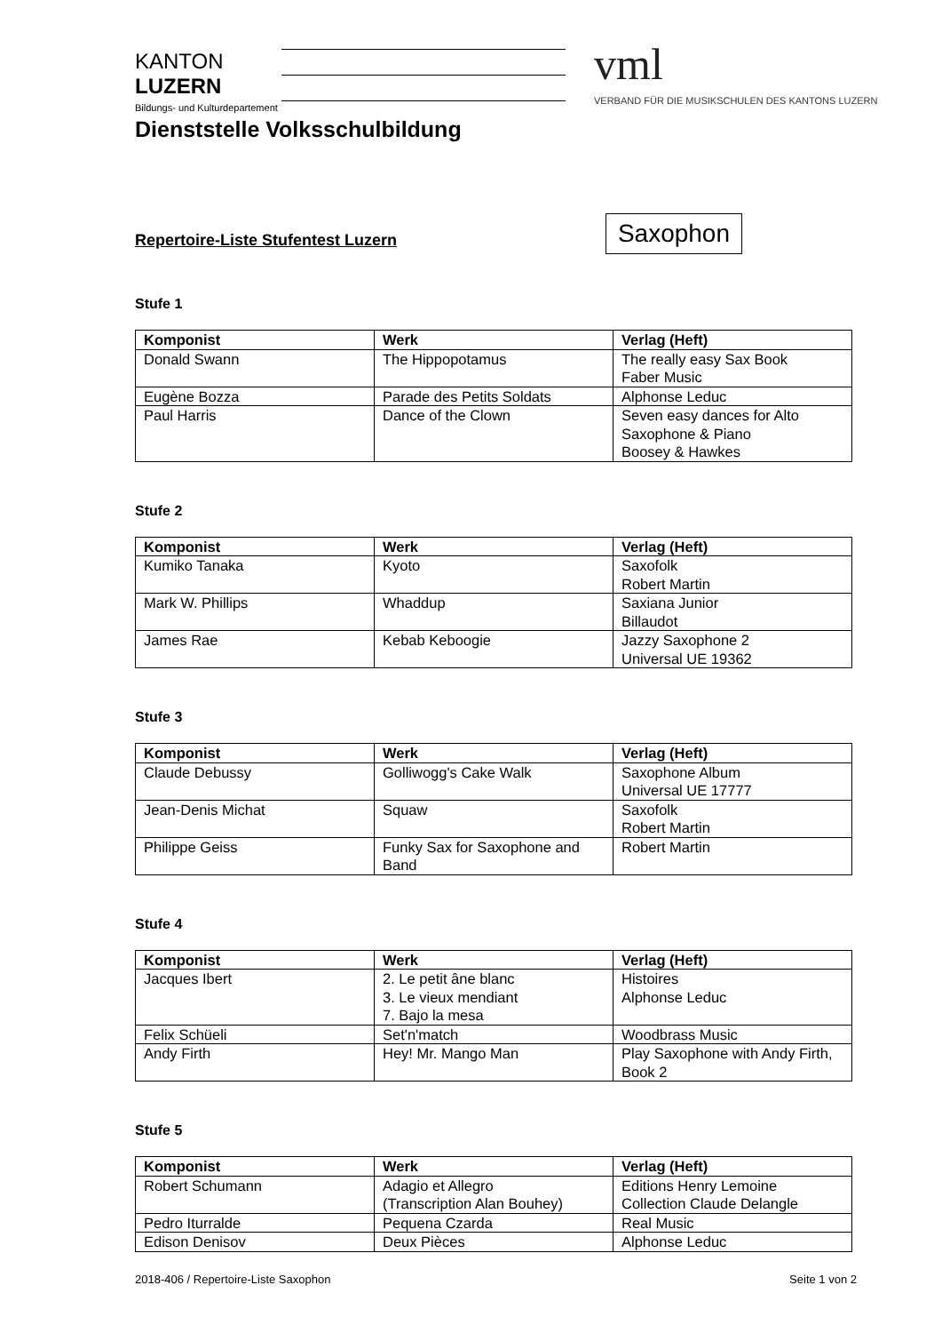KANTON
LUZERN
Bildungs- und Kulturdepartement
Dienststelle Volksschulbildung
vml
VERBAND FÜR DIE MUSIKSCHULEN DES KANTONS LUZERN
Repertoire-Liste Stufentest Luzern
Saxophon
Stufe 1
| Komponist | Werk | Verlag (Heft) |
| --- | --- | --- |
| Donald Swann | The Hippopotamus | The really easy Sax Book Faber Music |
| Eugène Bozza | Parade des Petits Soldats | Alphonse Leduc |
| Paul Harris | Dance of the Clown | Seven easy dances for Alto Saxophone & Piano Boosey & Hawkes |
Stufe 2
| Komponist | Werk | Verlag (Heft) |
| --- | --- | --- |
| Kumiko Tanaka | Kyoto | Saxofolk Robert Martin |
| Mark W. Phillips | Whaddup | Saxiana Junior Billaudot |
| James Rae | Kebab Keboogie | Jazzy Saxophone 2 Universal UE 19362 |
Stufe 3
| Komponist | Werk | Verlag (Heft) |
| --- | --- | --- |
| Claude Debussy | Golliwogg's Cake Walk | Saxophone Album Universal UE 17777 |
| Jean-Denis Michat | Squaw | Saxofolk Robert Martin |
| Philippe Geiss | Funky Sax for Saxophone and Band | Robert Martin |
Stufe 4
| Komponist | Werk | Verlag (Heft) |
| --- | --- | --- |
| Jacques Ibert | 2. Le petit âne blanc 3. Le vieux mendiant 7. Bajo la mesa | Histoires Alphonse Leduc |
| Felix Schüeli | Set'n'match | Woodbrass Music |
| Andy Firth | Hey! Mr. Mango Man | Play Saxophone with Andy Firth, Book 2 |
Stufe 5
| Komponist | Werk | Verlag (Heft) |
| --- | --- | --- |
| Robert Schumann | Adagio et Allegro (Transcription Alan Bouhey) | Editions Henry Lemoine Collection Claude Delangle |
| Pedro Iturralde | Pequena Czarda | Real Music |
| Edison Denisov | Deux Pièces | Alphonse Leduc |
2018-406 / Repertoire-Liste Saxophon Seite 1 von 2